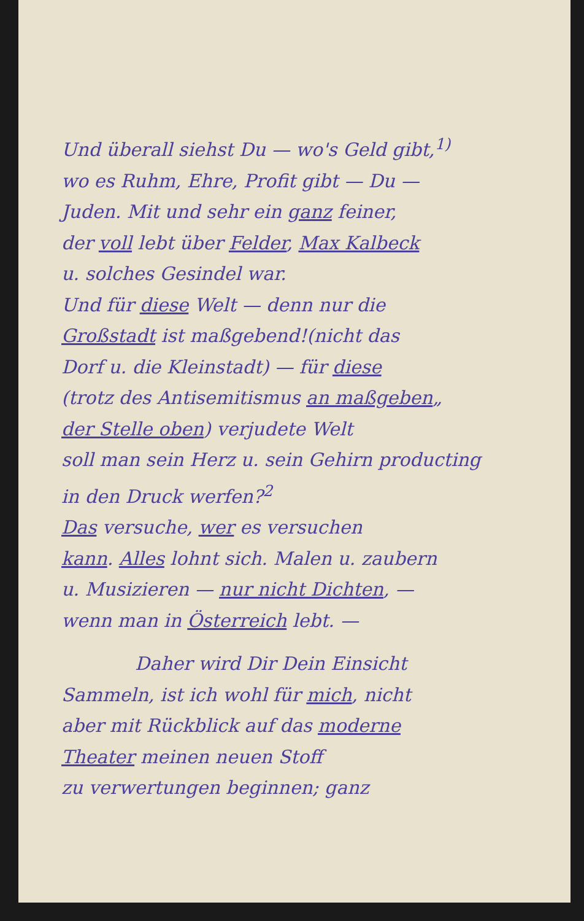Und überall siehst Du — wo's Geld gibt,<sup>1)</sup>
wo es Ruhm, Ehre, Profit gibt — Du —
Juden. Mit und sehr ein ganz feiner,
der voll lebt über Felder, Max Kalbeck
u. solches Gesindel war.
Und für diese Welt — denn nur die
Großstadt ist maßgebend!(nicht das
Dorf u. die Kleinstadt) — für diese
(trotz des Antisemitismus an maßgeben„
der Stelle oben) verjudete Welt
soll man sein Herz u. sein Gehirn producting
in den Druck werfen?<sup>2</sup>
Das versuche, wer es versuchen
kann. Alles lohnt sich. Malen u. zaubern
u. Musizieren — nur nicht Dichten, —
wenn man in Österreich lebt. —
Daher wird Dir Dein Einsicht
Sammeln, ist ich wohl für mich, nicht
aber mit Rückblick auf das moderne
Theater meinen neuen Stoff
zu verwertungen beginnen; ganz